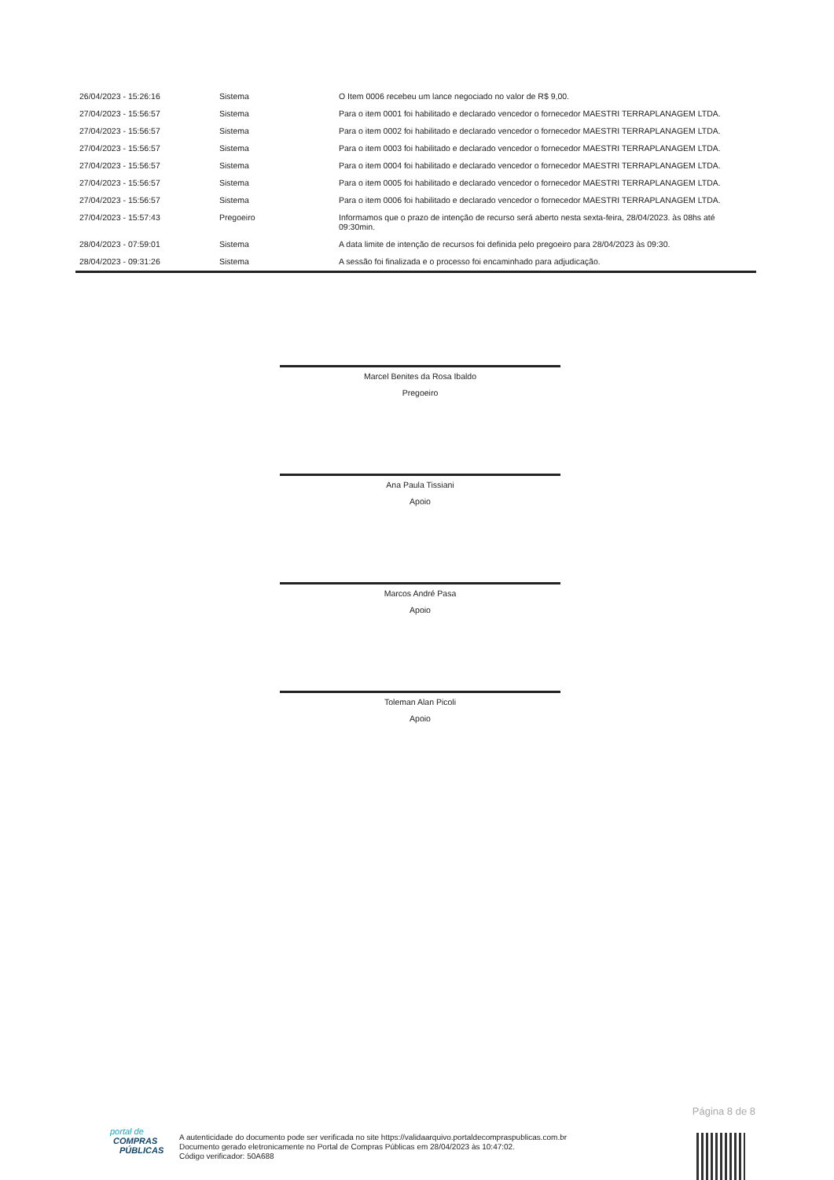| 26/04/2023 - 15:26:16 | Sistema | O Item 0006 recebeu um lance negociado no valor de R$ 9,00. |
| 27/04/2023 - 15:56:57 | Sistema | Para o item 0001 foi habilitado e declarado vencedor o fornecedor MAESTRI TERRAPLANAGEM LTDA. |
| 27/04/2023 - 15:56:57 | Sistema | Para o item 0002 foi habilitado e declarado vencedor o fornecedor MAESTRI TERRAPLANAGEM LTDA. |
| 27/04/2023 - 15:56:57 | Sistema | Para o item 0003 foi habilitado e declarado vencedor o fornecedor MAESTRI TERRAPLANAGEM LTDA. |
| 27/04/2023 - 15:56:57 | Sistema | Para o item 0004 foi habilitado e declarado vencedor o fornecedor MAESTRI TERRAPLANAGEM LTDA. |
| 27/04/2023 - 15:56:57 | Sistema | Para o item 0005 foi habilitado e declarado vencedor o fornecedor MAESTRI TERRAPLANAGEM LTDA. |
| 27/04/2023 - 15:56:57 | Sistema | Para o item 0006 foi habilitado e declarado vencedor o fornecedor MAESTRI TERRAPLANAGEM LTDA. |
| 27/04/2023 - 15:57:43 | Pregoeiro | Informamos que o prazo de intenção de recurso será aberto nesta sexta-feira, 28/04/2023. às 08hs até 09:30min. |
| 28/04/2023 - 07:59:01 | Sistema | A data limite de intenção de recursos foi definida pelo pregoeiro para 28/04/2023 às 09:30. |
| 28/04/2023 - 09:31:26 | Sistema | A sessão foi finalizada e o processo foi encaminhado para adjudicação. |
Marcel Benites da Rosa Ibaldo
Pregoeiro
Ana Paula Tissiani
Apoio
Marcos André Pasa
Apoio
Toleman Alan Picoli
Apoio
Página 8 de 8
portal de
COMPRAS
PÚBLICAS
A autenticidade do documento pode ser verificada no site https://validaarquivo.portaldecompraspublicas.com.br
Documento gerado eletronicamente no Portal de Compras Públicas em 28/04/2023 às 10:47:02.
Código verificador: 50A688